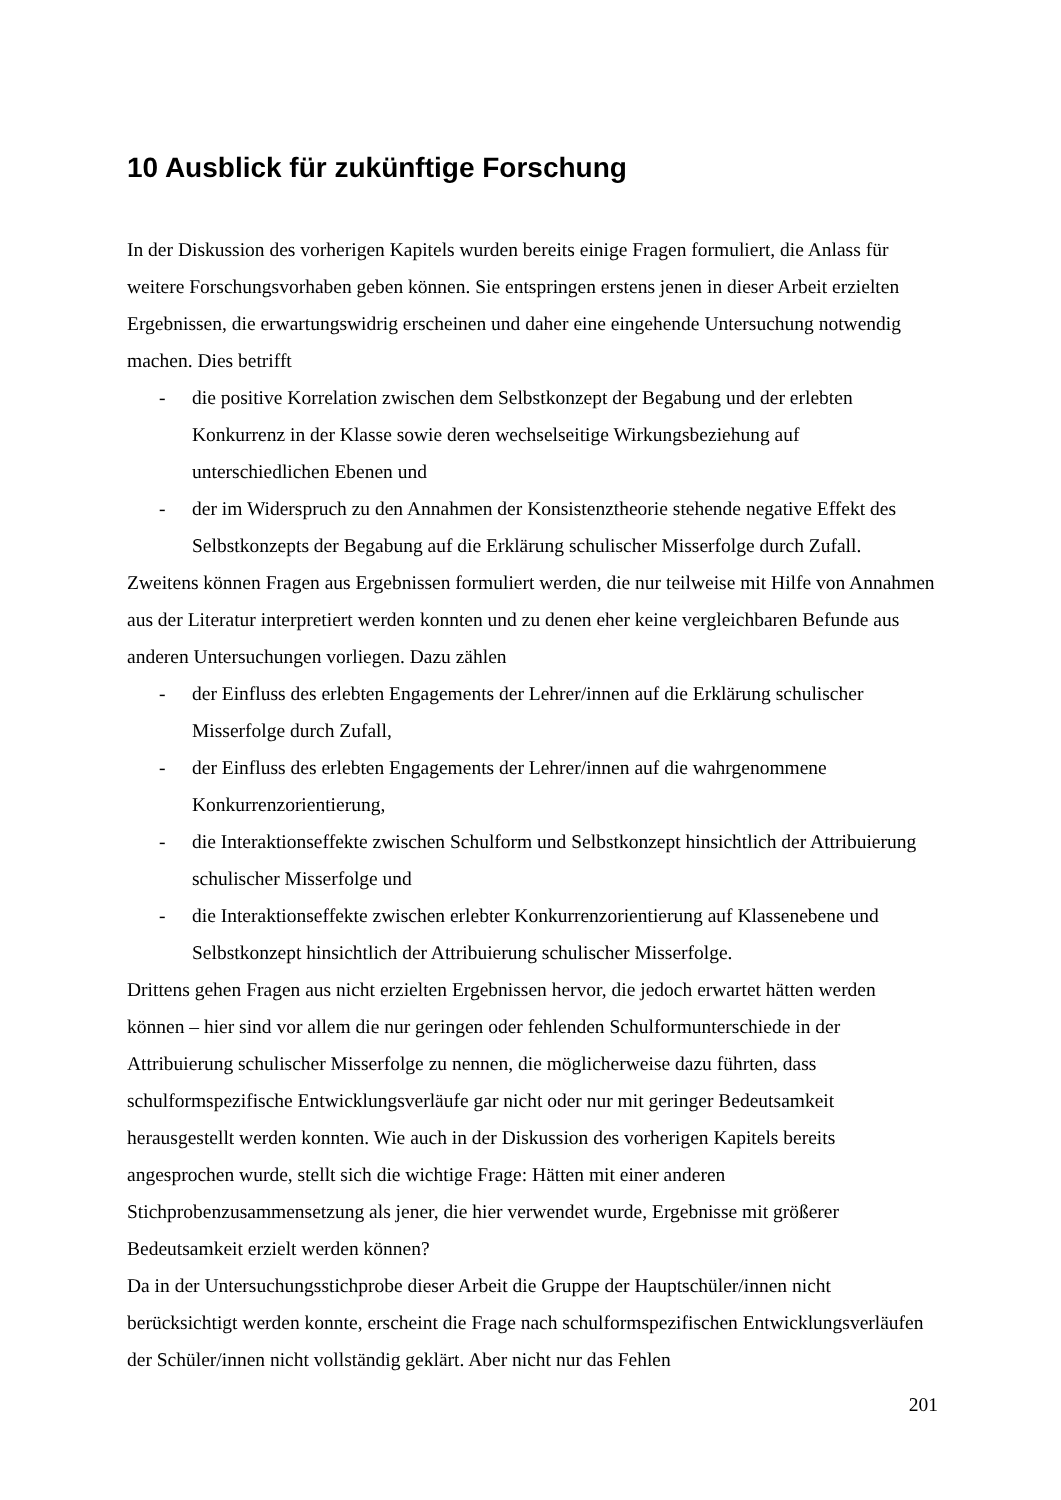10 Ausblick für zukünftige Forschung
In der Diskussion des vorherigen Kapitels wurden bereits einige Fragen formuliert, die Anlass für weitere Forschungsvorhaben geben können. Sie entspringen erstens jenen in dieser Arbeit erzielten Ergebnissen, die erwartungswidrig erscheinen und daher eine eingehende Untersuchung notwendig machen. Dies betrifft
- die positive Korrelation zwischen dem Selbstkonzept der Begabung und der erlebten Konkurrenz in der Klasse sowie deren wechselseitige Wirkungsbeziehung auf unterschiedlichen Ebenen und
- der im Widerspruch zu den Annahmen der Konsistenztheorie stehende negative Effekt des Selbstkonzepts der Begabung auf die Erklärung schulischer Misserfolge durch Zufall.
Zweitens können Fragen aus Ergebnissen formuliert werden, die nur teilweise mit Hilfe von Annahmen aus der Literatur interpretiert werden konnten und zu denen eher keine vergleichbaren Befunde aus anderen Untersuchungen vorliegen. Dazu zählen
- der Einfluss des erlebten Engagements der Lehrer/innen auf die Erklärung schulischer Misserfolge durch Zufall,
- der Einfluss des erlebten Engagements der Lehrer/innen auf die wahrgenommene Konkurrenzorientierung,
- die Interaktionseffekte zwischen Schulform und Selbstkonzept hinsichtlich der Attribuierung schulischer Misserfolge und
- die Interaktionseffekte zwischen erlebter Konkurrenzorientierung auf Klassenebene und Selbstkonzept hinsichtlich der Attribuierung schulischer Misserfolge.
Drittens gehen Fragen aus nicht erzielten Ergebnissen hervor, die jedoch erwartet hätten werden können – hier sind vor allem die nur geringen oder fehlenden Schulformunterschiede in der Attribuierung schulischer Misserfolge zu nennen, die möglicherweise dazu führten, dass schulformspezifische Entwicklungsverläufe gar nicht oder nur mit geringer Bedeutsamkeit herausgestellt werden konnten. Wie auch in der Diskussion des vorherigen Kapitels bereits angesprochen wurde, stellt sich die wichtige Frage: Hätten mit einer anderen Stichprobenzusammensetzung als jener, die hier verwendet wurde, Ergebnisse mit größerer Bedeutsamkeit erzielt werden können?
Da in der Untersuchungsstichprobe dieser Arbeit die Gruppe der Hauptschüler/innen nicht berücksichtigt werden konnte, erscheint die Frage nach schulformspezifischen Entwicklungsverläufen der Schüler/innen nicht vollständig geklärt. Aber nicht nur das Fehlen
201